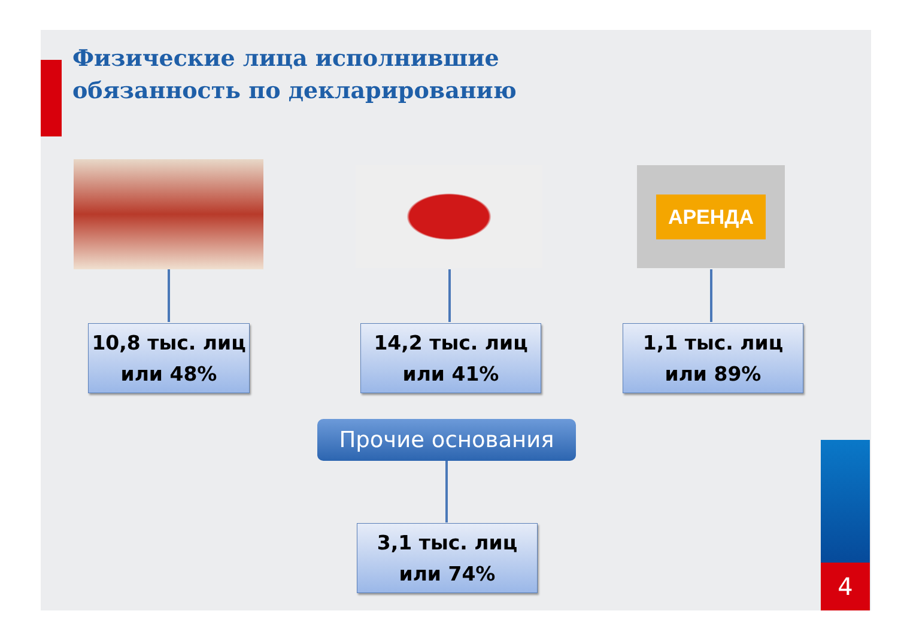Физические лица исполнившие обязанность по декларированию
АРЕНДА
10,8 тыс. лиц
или 48%
14,2 тыс. лиц
или 41%
1,1 тыс. лиц
или 89%
Прочие основания
3,1 тыс. лиц
или 74%
4